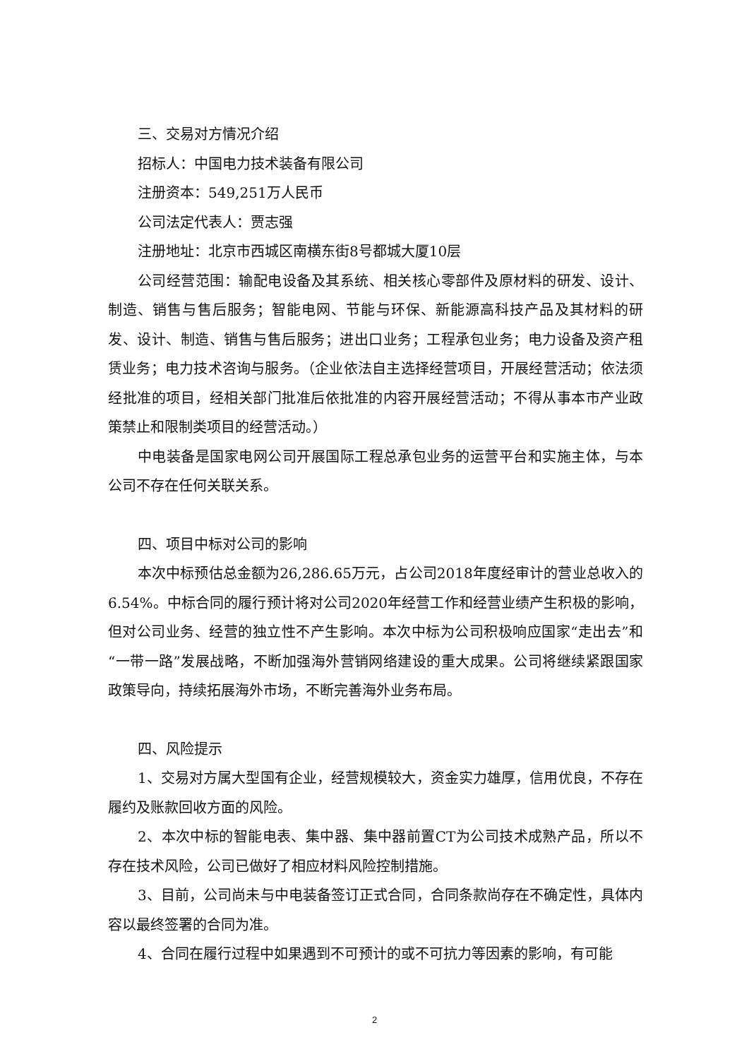三、交易对方情况介绍
招标人：中国电力技术装备有限公司
注册资本：549,251万人民币
公司法定代表人：贾志强
注册地址：北京市西城区南横东街8号都城大厦10层
公司经营范围：输配电设备及其系统、相关核心零部件及原材料的研发、设计、制造、销售与售后服务；智能电网、节能与环保、新能源高科技产品及其材料的研发、设计、制造、销售与售后服务；进出口业务；工程承包业务；电力设备及资产租赁业务；电力技术咨询与服务。（企业依法自主选择经营项目，开展经营活动；依法须经批准的项目，经相关部门批准后依批准的内容开展经营活动；不得从事本市产业政策禁止和限制类项目的经营活动。）
中电装备是国家电网公司开展国际工程总承包业务的运营平台和实施主体，与本公司不存在任何关联关系。
四、项目中标对公司的影响
本次中标预估总金额为26,286.65万元，占公司2018年度经审计的营业总收入的6.54%。中标合同的履行预计将对公司2020年经营工作和经营业绩产生积极的影响，但对公司业务、经营的独立性不产生影响。本次中标为公司积极响应国家“走出去”和“一带一路”发展战略，不断加强海外营销网络建设的重大成果。公司将继续紧跟国家政策导向，持续拓展海外市场，不断完善海外业务布局。
四、风险提示
1、交易对方属大型国有企业，经营规模较大，资金实力雄厚，信用优良，不存在履约及账款回收方面的风险。
2、本次中标的智能电表、集中器、集中器前置CT为公司技术成熟产品，所以不存在技术风险，公司已做好了相应材料风险控制措施。
3、目前，公司尚未与中电装备签订正式合同，合同条款尚存在不确定性，具体内容以最终签署的合同为准。
4、合同在履行过程中如果遇到不可预计的或不可抗力等因素的影响，有可能
2